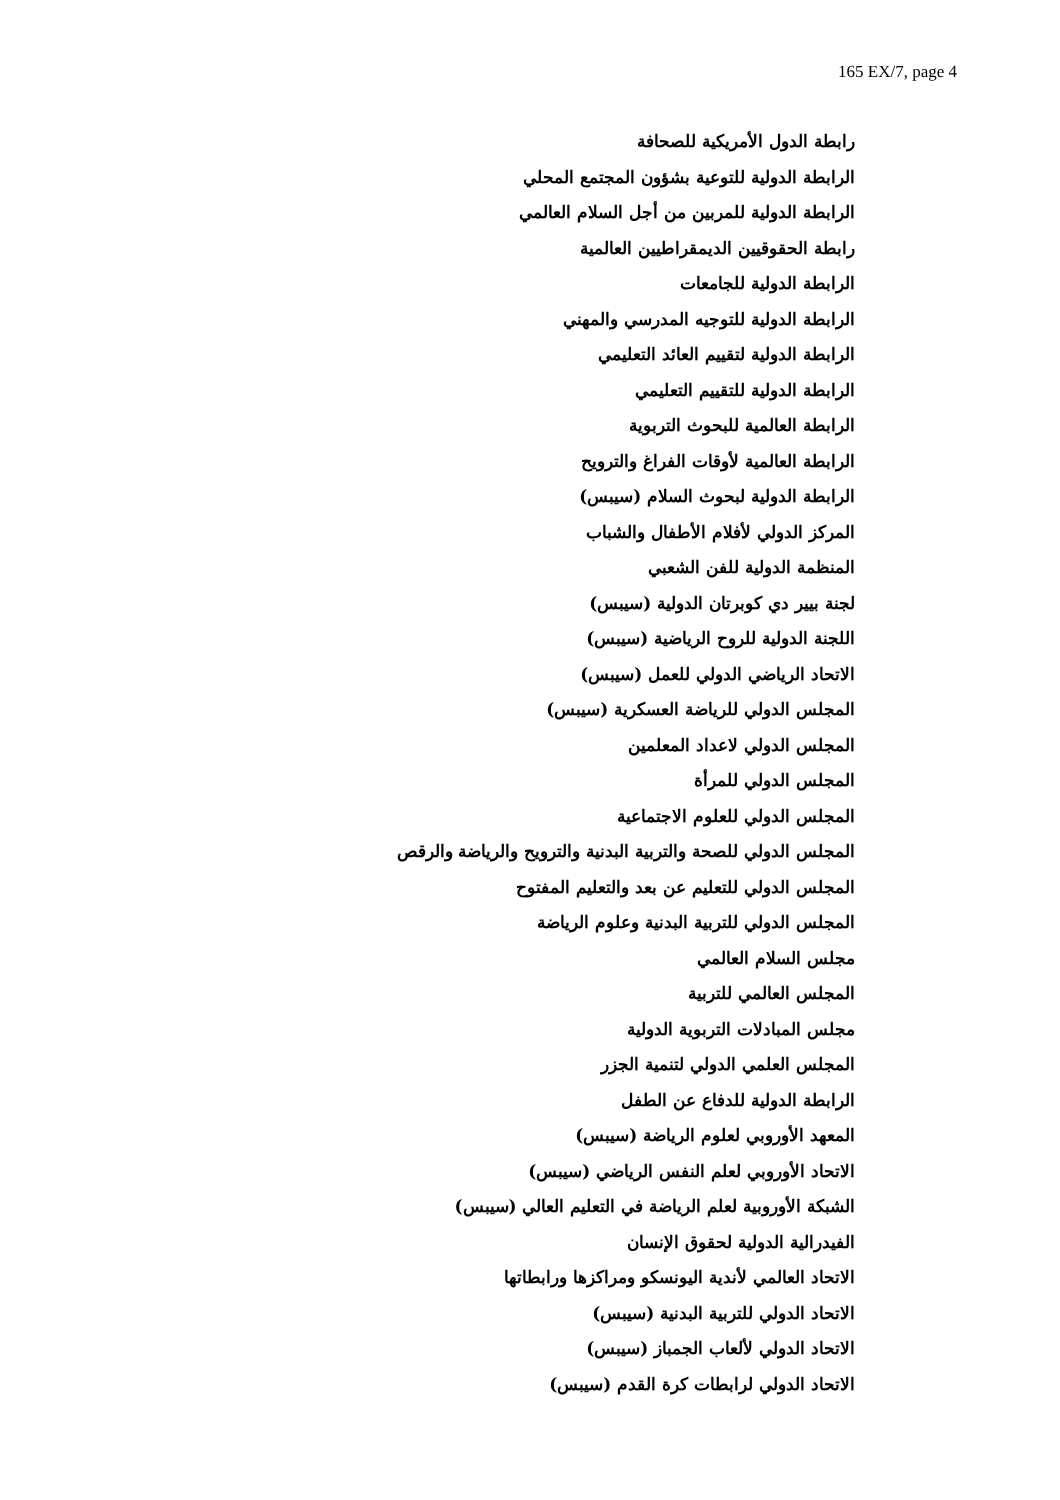165 EX/7, page 4
رابطة الدول الأمريكية للصحافة
الرابطة الدولية للتوعية بشؤون المجتمع المحلي
الرابطة الدولية للمربين من أجل السلام العالمي
رابطة الحقوقيين الديمقراطيين العالمية
الرابطة الدولية للجامعات
الرابطة الدولية للتوجيه المدرسي والمهني
الرابطة الدولية لتقييم العائد التعليمي
الرابطة الدولية للتقييم التعليمي
الرابطة العالمية للبحوث التربوية
الرابطة العالمية لأوقات الفراغ والترويح
الرابطة الدولية لبحوث السلام (سيبس)
المركز الدولي لأفلام الأطفال والشباب
المنظمة الدولية للفن الشعبي
لجنة بيير دي كوبرتان الدولية (سيبس)
اللجنة الدولية للروح الرياضية (سيبس)
الاتحاد الرياضي الدولي للعمل (سيبس)
المجلس الدولي للرياضة العسكرية (سيبس)
المجلس الدولي لاعداد المعلمين
المجلس الدولي للمرأة
المجلس الدولي للعلوم الاجتماعية
المجلس الدولي للصحة والتربية البدنية والترويح والرياضة والرقص
المجلس الدولي للتعليم عن بعد والتعليم المفتوح
المجلس الدولي للتربية البدنية وعلوم الرياضة
مجلس السلام العالمي
المجلس العالمي للتربية
مجلس المبادلات التربوية الدولية
المجلس العلمي الدولي لتنمية الجزر
الرابطة الدولية للدفاع عن الطفل
المعهد الأوروبي لعلوم الرياضة (سيبس)
الاتحاد الأوروبي لعلم النفس الرياضي (سيبس)
الشبكة الأوروبية لعلم الرياضة في التعليم العالي (سيبس)
الفيدرالية الدولية لحقوق الإنسان
الاتحاد العالمي لأندية اليونسكو ومراكزها ورابطاتها
الاتحاد الدولي للتربية البدنية (سيبس)
الاتحاد الدولي لألعاب الجمباز (سيبس)
الاتحاد الدولي لرابطات كرة القدم (سيبس)